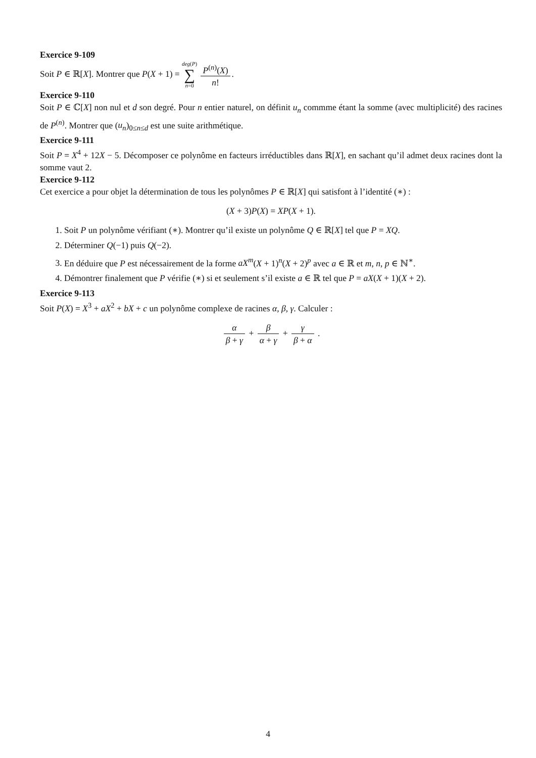Exercice 9-109
Soit P ∈ ℝ[X]. Montrer que P(X + 1) = deg(P) ∑ n=0 P<sup>(n)</sup>(X) n!.
Exercice 9-110
Soit P ∈ ℂ[X] non nul et d son degré. Pour n entier naturel, on définit u<sub>n</sub> commme étant la somme (avec multiplicité) des racines de P<sup>(n)</sup>. Montrer que (u<sub>n</sub>)<sub>0≤n≤d</sub> est une suite arithmétique.
Exercice 9-111
Soit P = X<sup>4</sup> + 12X − 5. Décomposer ce polynôme en facteurs irréductibles dans ℝ[X], en sachant qu’il admet deux racines dont la somme vaut 2.
Exercice 9-112
Cet exercice a pour objet la détermination de tous les polynômes P ∈ ℝ[X] qui satisfont à l’identité (∗) :
(X + 3)P(X) = XP(X + 1).
1. Soit P un polynôme vérifiant (∗). Montrer qu’il existe un polynôme Q ∈ ℝ[X] tel que P = XQ.
2. Déterminer Q(−1) puis Q(−2).
3. En déduire que P est nécessairement de la forme aX<sup>m</sup>(X + 1)<sup>n</sup>(X + 2)<sup>p</sup> avec a ∈ ℝ et m, n, p ∈ ℕ<sup>∗</sup>.
4. Démontrer finalement que P vérifie (∗) si et seulement s’il existe a ∈ ℝ tel que P = aX(X + 1)(X + 2).
Exercice 9-113
Soit P(X) = X<sup>3</sup> + aX<sup>2</sup> + bX + c un polynôme complexe de racines α, β, γ. Calculer :
α β + γ + β α + γ + γ β + α .
4